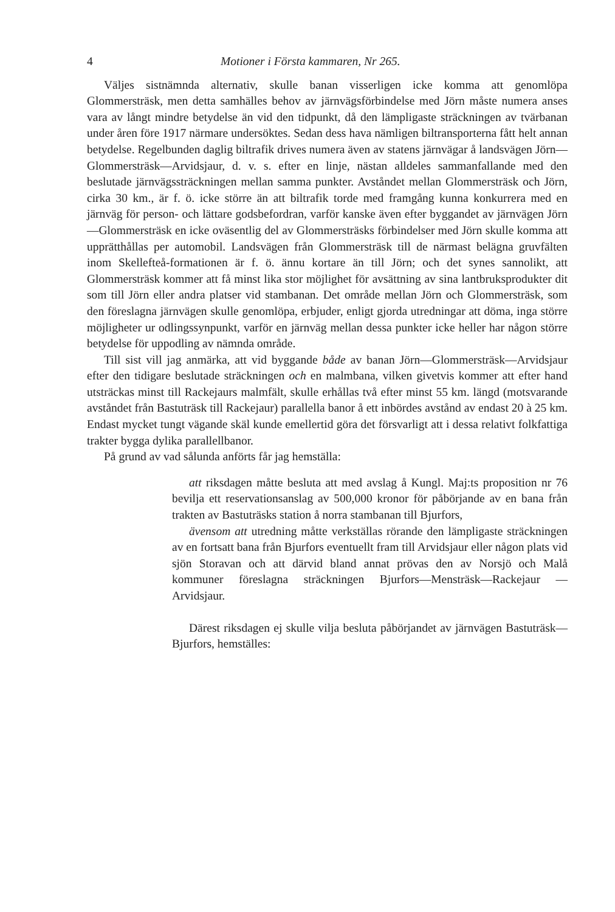4 Motioner i Första kammaren, Nr 265.
Väljes sistnämnda alternativ, skulle banan visserligen icke komma att genomlöpa Glommersträsk, men detta samhälles behov av järnvägsförbindelse med Jörn måste numera anses vara av långt mindre betydelse än vid den tidpunkt, då den lämpligaste sträckningen av tvärbanan under åren före 1917 närmare undersöktes. Sedan dess hava nämligen biltransporterna fått helt annan betydelse. Regelbunden daglig biltrafik drives numera även av statens järnvägar å landsvägen Jörn—Glommersträsk—Arvidsjaur, d. v. s. efter en linje, nästan alldeles sammanfallande med den beslutade järnvägssträckningen mellan samma punkter. Avståndet mellan Glommersträsk och Jörn, cirka 30 km., är f. ö. icke större än att biltrafik torde med framgång kunna konkurrera med en järnväg för person- och lättare godsbefordran, varför kanske även efter byggandet av järnvägen Jörn—Glommersträsk en icke oväsentlig del av Glommersträsks förbindelser med Jörn skulle komma att upprätthållas per automobil. Landsvägen från Glommersträsk till de närmast belägna gruvfälten inom Skellefteå-formationen är f. ö. ännu kortare än till Jörn; och det synes sannolikt, att Glommersträsk kommer att få minst lika stor möjlighet för avsättning av sina lantbruksprodukter dit som till Jörn eller andra platser vid stambanan. Det område mellan Jörn och Glommersträsk, som den föreslagna järnvägen skulle genomlöpa, erbjuder, enligt gjorda utredningar att döma, inga större möjligheter ur odlingssynpunkt, varför en järnväg mellan dessa punkter icke heller har någon större betydelse för uppodling av nämnda område.
Till sist vill jag anmärka, att vid byggande både av banan Jörn—Glommersträsk—Arvidsjaur efter den tidigare beslutade sträckningen och en malmbana, vilken givetvis kommer att efter hand utsträckas minst till Rackejaurs malmfält, skulle erhållas två efter minst 55 km. längd (motsvarande avståndet från Bastuträsk till Rackejaur) parallella banor å ett inbördes avstånd av endast 20 à 25 km. Endast mycket tungt vägande skäl kunde emellertid göra det försvarligt att i dessa relativt folkfattiga trakter bygga dylika parallellbanor.
På grund av vad sålunda anförts får jag hemställa:
att riksdagen måtte besluta att med avslag å Kungl. Maj:ts proposition nr 76 bevilja ett reservationsanslag av 500,000 kronor för påbörjande av en bana från trakten av Bastuträsks station å norra stambanan till Bjurfors,
ävensom att utredning måtte verkställas rörande den lämpligaste sträckningen av en fortsatt bana från Bjurfors eventuellt fram till Arvidsjaur eller någon plats vid sjön Storavan och att därvid bland annat prövas den av Norsjö och Malå kommuner föreslagna sträckningen Bjurfors—Mensträsk—Rackejaur —Arvidsjaur.
Därest riksdagen ej skulle vilja besluta påbörjandet av järnvägen Bastuträsk—Bjurfors, hemställes: